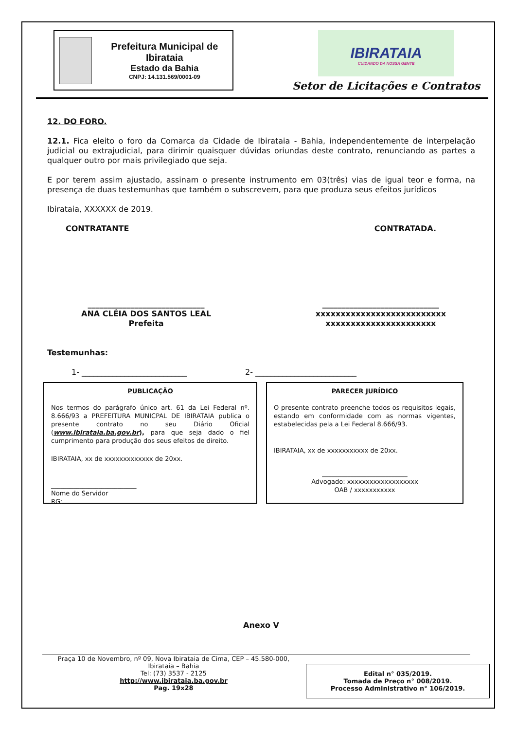Prefeitura Municipal de Ibirataia
Estado da Bahia
CNPJ: 14.131.569/0001-09
IBIRATAIA
CUIDANDO DA NOSSA GENTE
Setor de Licitações e Contratos
12. DO FORO.
12.1. Fica eleito o foro da Comarca da Cidade de Ibirataia - Bahia, independentemente de interpelação judicial ou extrajudicial, para dirimir quaisquer dúvidas oriundas deste contrato, renunciando as partes a qualquer outro por mais privilegiado que seja.
E por terem assim ajustado, assinam o presente instrumento em 03(três) vias de igual teor e forma, na presença de duas testemunhas que também o subscrevem, para que produza seus efeitos jurídicos
Ibirataia, XXXXXX de 2019.
CONTRATANTE CONTRATADA.
______________________________
ANA CLÉIA DOS SANTOS LEAL
Prefeita
______________________________
xxxxxxxxxxxxxxxxxxxxxxxxxx
xxxxxxxxxxxxxxxxxxxxxx
Testemunhas:
1- ___________________________ 2- __________________________
PUBLICAÇÃO
Nos termos do parágrafo único art. 61 da Lei Federal nº. 8.666/93 a PREFEITURA MUNICPAL DE IBIRATAIA publica o presente contrato no seu Diário Oficial (www.ibirataia.ba.gov.br), para que seja dado o fiel cumprimento para produção dos seus efeitos de direito.
IBIRATAIA, xx de xxxxxxxxxxxxx de 20xx.
___________________________
Nome do Servidor
RG:
PARECER JURÍDICO
O presente contrato preenche todos os requisitos legais, estando em conformidade com as normas vigentes, estabelecidas pela a Lei Federal 8.666/93.
IBIRATAIA, xx de xxxxxxxxxxx de 20xx.
___________________________
Advogado: xxxxxxxxxxxxxxxxxxx
OAB / xxxxxxxxxxx
Anexo V
Praça 10 de Novembro, nº 09, Nova Ibirataia de Cima, CEP – 45.580-000,
Ibirataia – Bahia
Tel: (73) 3537 - 2125
http://www.ibirataia.ba.gov.br
Pag. 19x28
Edital n° 035/2019.
Tomada de Preço n° 008/2019.
Processo Administrativo n° 106/2019.